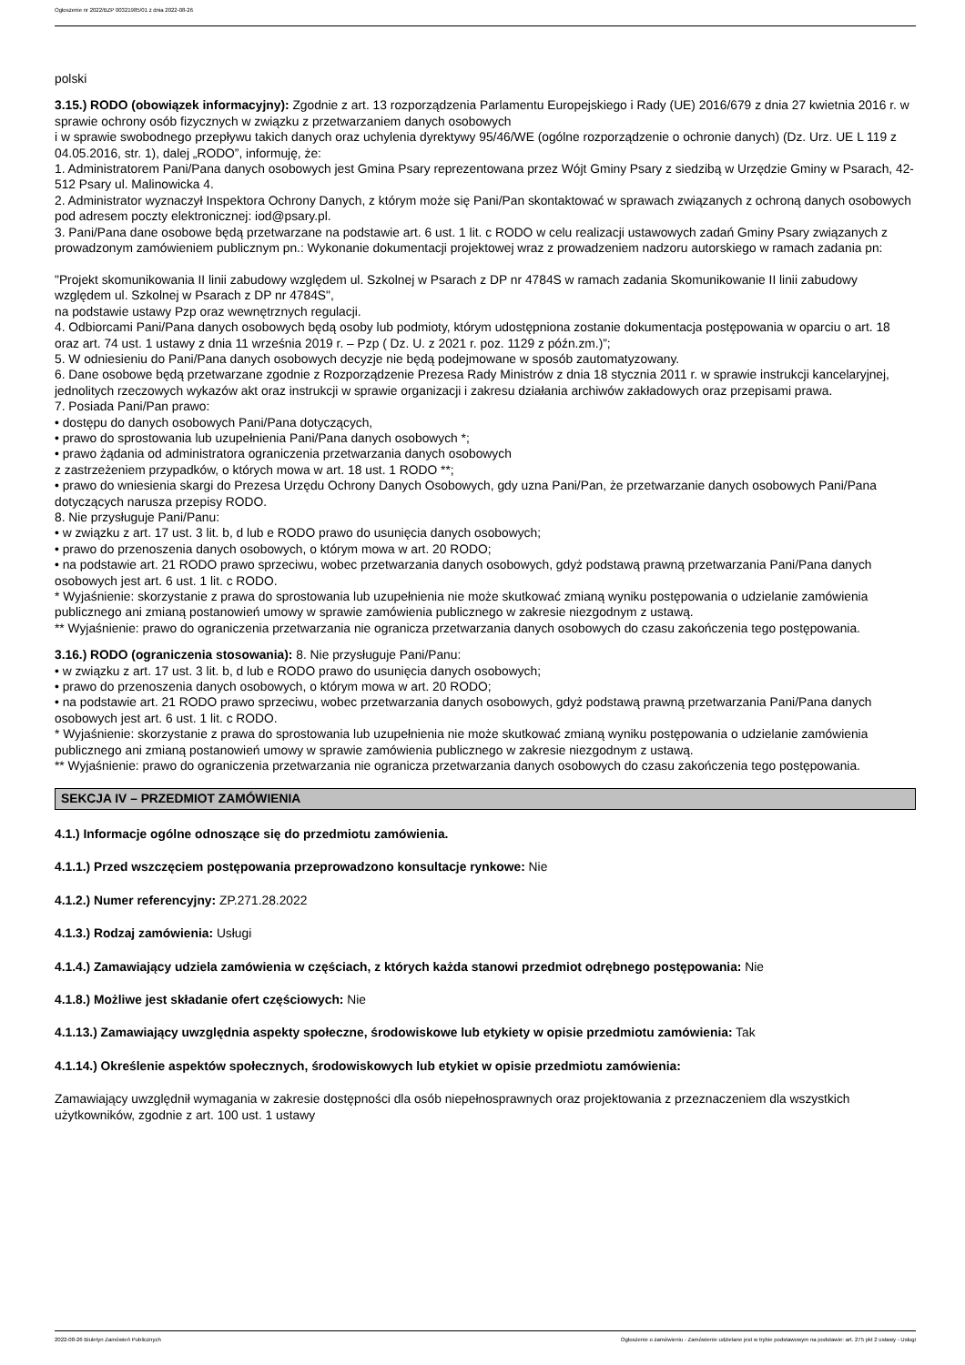Ogłoszenie nr 2022/BZP 00321985/01 z dnia 2022-08-26
polski
3.15.) RODO (obowiązek informacyjny): Zgodnie z art. 13 rozporządzenia Parlamentu Europejskiego i Rady (UE) 2016/679 z dnia 27 kwietnia 2016 r. w sprawie ochrony osób fizycznych w związku z przetwarzaniem danych osobowych
i w sprawie swobodnego przepływu takich danych oraz uchylenia dyrektywy 95/46/WE (ogólne rozporządzenie o ochronie danych) (Dz. Urz. UE L 119 z 04.05.2016, str. 1), dalej „RODO”, informuję, że:
1. Administratorem Pani/Pana danych osobowych jest Gmina Psary reprezentowana przez Wójt Gminy Psary z siedzibą w Urzędzie Gminy w Psarach, 42-512 Psary ul. Malinowicka 4.
2. Administrator wyznaczył Inspektora Ochrony Danych, z którym może się Pani/Pan skontaktować w sprawach związanych z ochroną danych osobowych pod adresem poczty elektronicznej: iod@psary.pl.
3. Pani/Pana dane osobowe będą przetwarzane na podstawie art. 6 ust. 1 lit. c RODO w celu realizacji ustawowych zadań Gminy Psary związanych z prowadzonym zamówieniem publicznym pn.: Wykonanie dokumentacji projektowej wraz z prowadzeniem nadzoru autorskiego w ramach zadania pn:
"Projekt skomunikowania II linii zabudowy względem ul. Szkolnej w Psarach z DP nr 4784S w ramach zadania Skomunikowanie II linii zabudowy względem ul. Szkolnej w Psarach z DP nr 4784S",
na podstawie ustawy Pzp oraz wewnętrznych regulacji.
4. Odbiorcami Pani/Pana danych osobowych będą osoby lub podmioty, którym udostępniona zostanie dokumentacja postępowania w oparciu o art. 18 oraz art. 74 ust. 1 ustawy z dnia 11 września 2019 r. – Pzp ( Dz. U. z 2021 r. poz. 1129 z późn.zm.)”;
5. W odniesieniu do Pani/Pana danych osobowych decyzje nie będą podejmowane w sposób zautomatyzowany.
6. Dane osobowe będą przetwarzane zgodnie z Rozporządzenie Prezesa Rady Ministrów z dnia 18 stycznia 2011 r. w sprawie instrukcji kancelaryjnej, jednolitych rzeczowych wykazów akt oraz instrukcji w sprawie organizacji i zakresu działania archiwów zakładowych oraz przepisami prawa.
7. Posiada Pani/Pan prawo:
• dostępu do danych osobowych Pani/Pana dotyczących,
• prawo do sprostowania lub uzupełnienia Pani/Pana danych osobowych *;
• prawo żądania od administratora ograniczenia przetwarzania danych osobowych
z zastrzeżeniem przypadków, o których mowa w art. 18 ust. 1 RODO **;
• prawo do wniesienia skargi do Prezesa Urzędu Ochrony Danych Osobowych, gdy uzna Pani/Pan, że przetwarzanie danych osobowych Pani/Pana dotyczących narusza przepisy RODO.
8. Nie przysługuje Pani/Panu:
• w związku z art. 17 ust. 3 lit. b, d lub e RODO prawo do usunięcia danych osobowych;
• prawo do przenoszenia danych osobowych, o którym mowa w art. 20 RODO;
• na podstawie art. 21 RODO prawo sprzeciwu, wobec przetwarzania danych osobowych, gdyż podstawą prawną przetwarzania Pani/Pana danych osobowych jest art. 6 ust. 1 lit. c RODO.
* Wyjaśnienie: skorzystanie z prawa do sprostowania lub uzupełnienia nie może skutkować zmianą wyniku postępowania o udzielanie zamówienia publicznego ani zmianą postanowień umowy w sprawie zamówienia publicznego w zakresie niezgodnym z ustawą.
** Wyjaśnienie: prawo do ograniczenia przetwarzania nie ogranicza przetwarzania danych osobowych do czasu zakończenia tego postępowania.
3.16.) RODO (ograniczenia stosowania): 8. Nie przysługuje Pani/Panu:
• w związku z art. 17 ust. 3 lit. b, d lub e RODO prawo do usunięcia danych osobowych;
• prawo do przenoszenia danych osobowych, o którym mowa w art. 20 RODO;
• na podstawie art. 21 RODO prawo sprzeciwu, wobec przetwarzania danych osobowych, gdyż podstawą prawną przetwarzania Pani/Pana danych osobowych jest art. 6 ust. 1 lit. c RODO.
* Wyjaśnienie: skorzystanie z prawa do sprostowania lub uzupełnienia nie może skutkować zmianą wyniku postępowania o udzielanie zamówienia publicznego ani zmianą postanowień umowy w sprawie zamówienia publicznego w zakresie niezgodnym z ustawą.
** Wyjaśnienie: prawo do ograniczenia przetwarzania nie ogranicza przetwarzania danych osobowych do czasu zakończenia tego postępowania.
SEKCJA IV – PRZEDMIOT ZAMÓWIENIA
4.1.) Informacje ogólne odnoszące się do przedmiotu zamówienia.
4.1.1.) Przed wszczęciem postępowania przeprowadzono konsultacje rynkowe: Nie
4.1.2.) Numer referencyjny: ZP.271.28.2022
4.1.3.) Rodzaj zamówienia: Usługi
4.1.4.) Zamawiający udziela zamówienia w częściach, z których każda stanowi przedmiot odrębnego postępowania: Nie
4.1.8.) Możliwe jest składanie ofert częściowych: Nie
4.1.13.) Zamawiający uwzględnia aspekty społeczne, środowiskowe lub etykiety w opisie przedmiotu zamówienia: Tak
4.1.14.) Określenie aspektów społecznych, środowiskowych lub etykiet w opisie przedmiotu zamówienia:
Zamawiający uwzględnił wymagania w zakresie dostępności dla osób niepełnosprawnych oraz projektowania z przeznaczeniem dla wszystkich użytkowników, zgodnie z art. 100 ust. 1 ustawy
2022-08-26 Biuletyn Zamówień Publicznych Ogłoszenie o zamówieniu - Zamówienie udzielane jest w trybie podstawowym na podstawie: art. 275 pkt 2 ustawy - Usługi